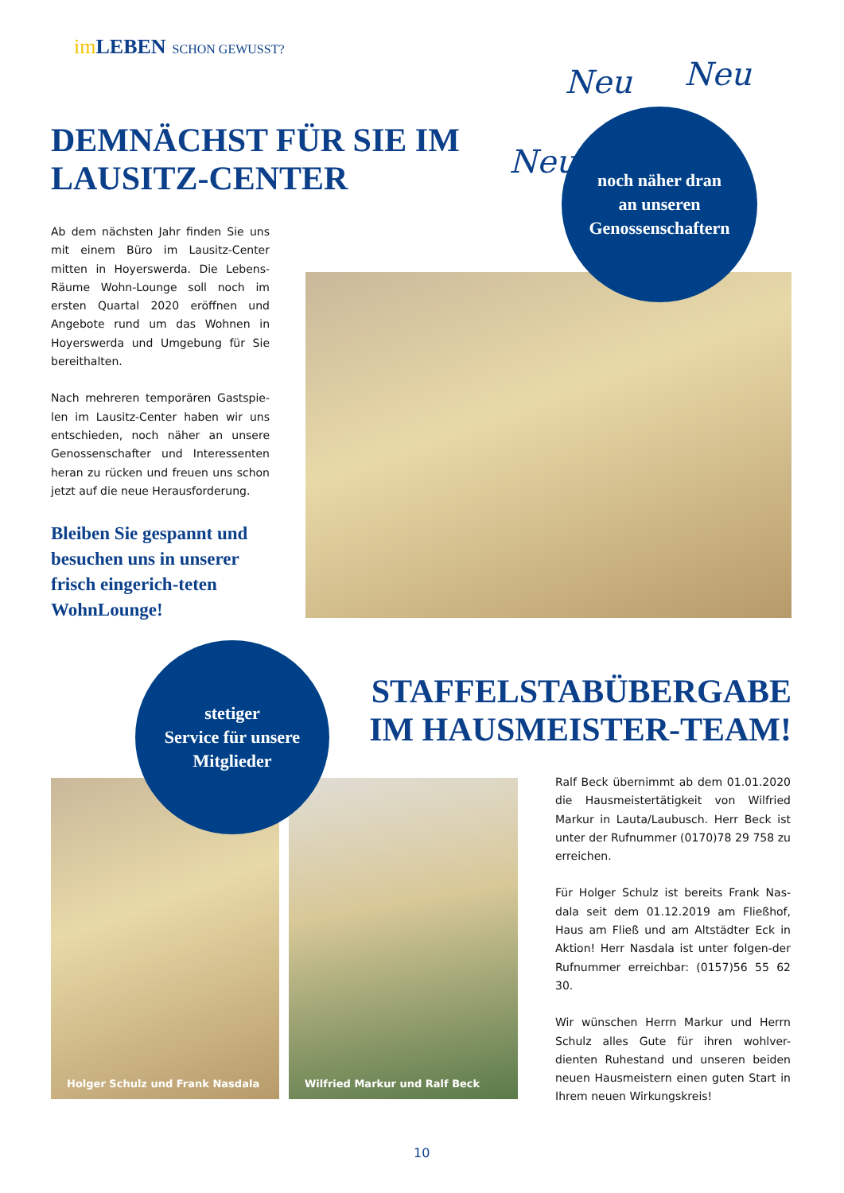im LEBEN SCHON GEWUSST?
Neu
Neu Neu
DEMNÄCHST FÜR SIE IM LAUSITZ-CENTER
Ab dem nächsten Jahr finden Sie uns mit einem Büro im Lausitz-Center mitten in Hoyerswerda. Die Lebens-Räume Wohn-Lounge soll noch im ersten Quartal 2020 eröffnen und Angebote rund um das Wohnen in Hoyerswerda und Umgebung für Sie bereithalten.
Nach mehreren temporären Gastspie-len im Lausitz-Center haben wir uns entschieden, noch näher an unsere Genossenschafter und Interessenten heran zu rücken und freuen uns schon jetzt auf die neue Herausforderung.
Bleiben Sie gespannt und besuchen uns in unserer frisch eingerich-teten WohnLounge!
noch näher dran
an unseren
Genossenschaftern
STAFFELSTABÜBERGABE
IM HAUSMEISTER-TEAM!
Holger Schulz und Frank Nasdala
Wilfried Markur und Ralf Beck
stetiger
Service für unsere
Mitglieder
Ralf Beck übernimmt ab dem 01.01.2020 die Hausmeistertätigkeit von Wilfried Markur in Lauta/Laubusch. Herr Beck ist unter der Rufnummer (0170)78 29 758 zu erreichen.
Für Holger Schulz ist bereits Frank Nas-dala seit dem 01.12.2019 am Fließhof, Haus am Fließ und am Altstädter Eck in Aktion! Herr Nasdala ist unter folgen-der Rufnummer erreichbar: (0157)56 55 62 30.
Wir wünschen Herrn Markur und Herrn Schulz alles Gute für ihren wohlver-dienten Ruhestand und unseren beiden neuen Hausmeistern einen guten Start in Ihrem neuen Wirkungskreis!
10